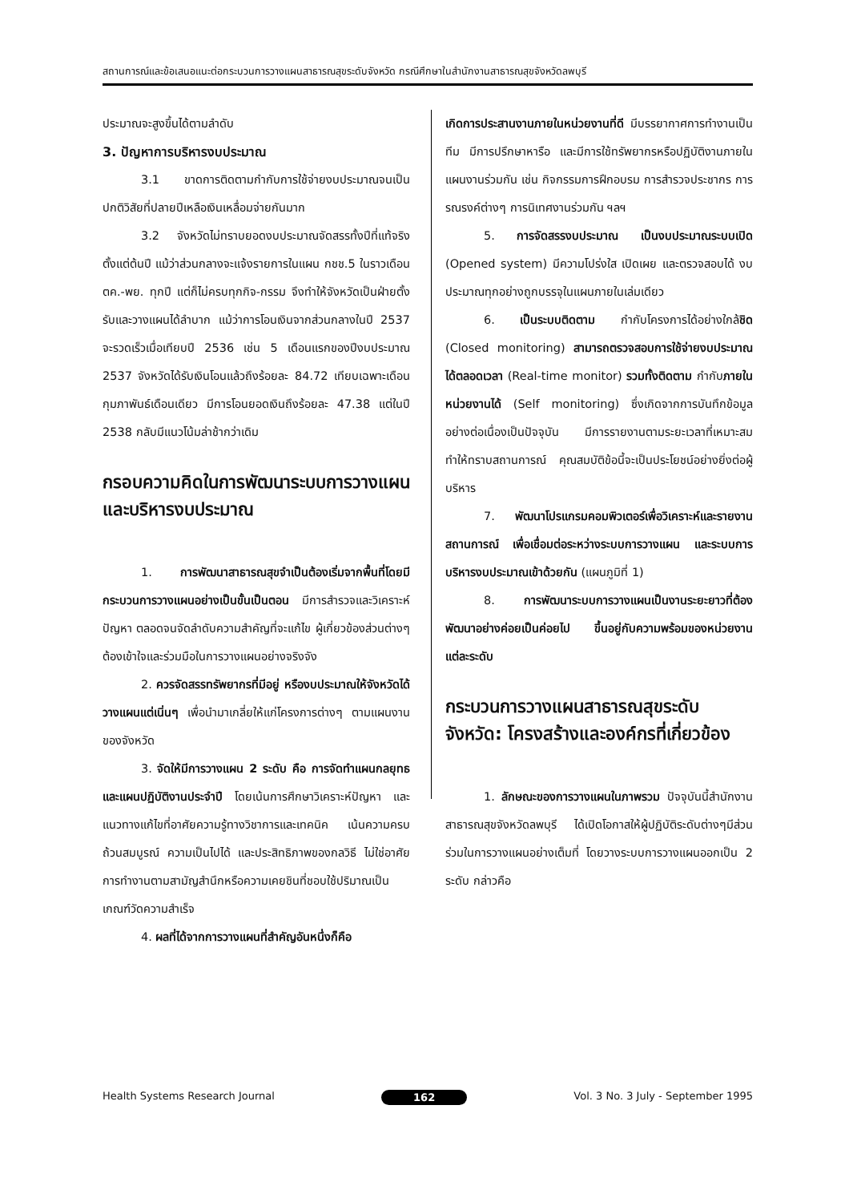สถานการณ์และข้อเสนอแนะต่อกระบวนการวางแผนสาธารณสุขระดับจังหวัด กรณีศึกษาในสำนักงานสาธารณสุขจังหวัดลพบุรี
ประมาณจะสูงขึ้นได้ตามลำดับ
3. ปัญหาการบริหารงบประมาณ
3.1 ขาดการติดตามกำกับการใช้จ่ายงบประมาณจนเป็นปกติวิสัยที่ปลายปีเหลือเงินเหลื่อมจ่ายกันมาก
3.2 จังหวัดไม่ทราบยอดงบประมาณจัดสรรทั้งปีที่แท้จริงตั้งแต่ต้นปี แม้ว่าส่วนกลางจะแจ้งรายการในแผน กชช.5 ในราวเดือน ตค.-พย. ทุกปี แต่ก็ไม่ครบทุกกิจ-กรรม จึงทำให้จังหวัดเป็นฝ่ายตั้งรับและวางแผนได้ลำบาก แม้ว่าการโอนเงินจากส่วนกลางในปี 2537 จะรวดเร็วเมื่อเทียบปี 2536 เช่น 5 เดือนแรกของปีงบประมาณ 2537 จังหวัดได้รับเงินโอนแล้วถึงร้อยละ 84.72 เทียบเฉพาะเดือนกุมภาพันธ์เดือนเดียว มีการโอนยอดเงินถึงร้อยละ 47.38 แต่ในปี 2538 กลับมีแนวโน้มล่าช้ากว่าเดิม
กรอบความคิดในการพัฒนาระบบการวางแผนและบริหารงบประมาณ
1. การพัฒนาสาธารณสุขจำเป็นต้องเริ่มจากพื้นที่โดยมีกระบวนการวางแผนอย่างเป็นขั้นเป็นตอน มีการสำรวจและวิเคราะห์ปัญหา ตลอดจนจัดลำดับความสำคัญที่จะแก้ไข ผู้เกี่ยวข้องส่วนต่างๆ ต้องเข้าใจและร่วมมือในการวางแผนอย่างจริงจัง
2. ควรจัดสรรทรัพยากรที่มีอยู่ หรืองบประมาณให้จังหวัดได้วางแผนแต่เนิ่นๆ เพื่อนำมาเกลี่ยให้แก่โครงการต่างๆ ตามแผนงานของจังหวัด
3. จัดให้มีการวางแผน 2 ระดับ คือ การจัดทำแผนกลยุทธ และแผนปฏิบัติงานประจำปี โดยเน้นการศึกษาวิเคราะห์ปัญหา และแนวทางแก้ไขที่อาศัยความรู้ทางวิชาการและเทคนิค เน้นความครบถ้วนสมบูรณ์ ความเป็นไปได้ และประสิทธิภาพของกลวิธี ไม่ใช่อาศัยการทำงานตามสามัญสำนึกหรือความเคยชินที่ชอบใช้ปริมาณเป็นเกณฑ์วัดความสำเร็จ
4. ผลที่ได้จากการวางแผนที่สำคัญอันหนึ่งก็คือ
เกิดการประสานงานภายในหน่วยงานที่ดี มีบรรยากาศการทำงานเป็นทีม มีการปรึกษาหารือ และมีการใช้ทรัพยากรหรือปฏิบัติงานภายในแผนงานร่วมกัน เช่น กิจกรรมการฝึกอบรม การสำรวจประชากร การรณรงค์ต่างๆ การนิเทศงานร่วมกัน ฯลฯ
5. การจัดสรรงบประมาณ เป็นงบประมาณระบบเปิด (Opened system) มีความโปร่งใส เปิดเผย และตรวจสอบได้ งบประมาณทุกอย่างถูกบรรจุในแผนภายในเล่มเดียว
6. เป็นระบบติดตาม กำกับโครงการได้อย่างใกล้ชิด (Closed monitoring) สามารถตรวจสอบการใช้จ่ายงบประมาณได้ตลอดเวลา (Real-time monitor) รวมทั้งติดตาม กำกับภายในหน่วยงานได้ (Self monitoring) ซึ่งเกิดจากการบันทึกข้อมูลอย่างต่อเนื่องเป็นปัจจุบัน มีการรายงานตามระยะเวลาที่เหมาะสมทำให้ทราบสถานการณ์ คุณสมบัติข้อนี้จะเป็นประโยชน์อย่างยิ่งต่อผู้บริหาร
7. พัฒนาโปรแกรมคอมพิวเตอร์เพื่อวิเคราะห์และรายงานสถานการณ์ เพื่อเชื่อมต่อระหว่างระบบการวางแผน และระบบการบริหารงบประมาณเข้าด้วยกัน (แผนภูมิที่ 1)
8. การพัฒนาระบบการวางแผนเป็นงานระยะยาวที่ต้องพัฒนาอย่างค่อยเป็นค่อยไป ขึ้นอยู่กับความพร้อมของหน่วยงานแต่ละระดับ
กระบวนการวางแผนสาธารณสุขระดับจังหวัด: โครงสร้างและองค์กรที่เกี่ยวข้อง
1. ลักษณะของการวางแผนในภาพรวม ปัจจุบันนี้สำนักงานสาธารณสุขจังหวัดลพบุรี ได้เปิดโอกาสให้ผู้ปฏิบัติระดับต่างๆมีส่วนร่วมในการวางแผนอย่างเต็มที่ โดยวางระบบการวางแผนออกเป็น 2 ระดับ กล่าวคือ
Health Systems Research Journal 162 Vol. 3 No. 3 July - September 1995